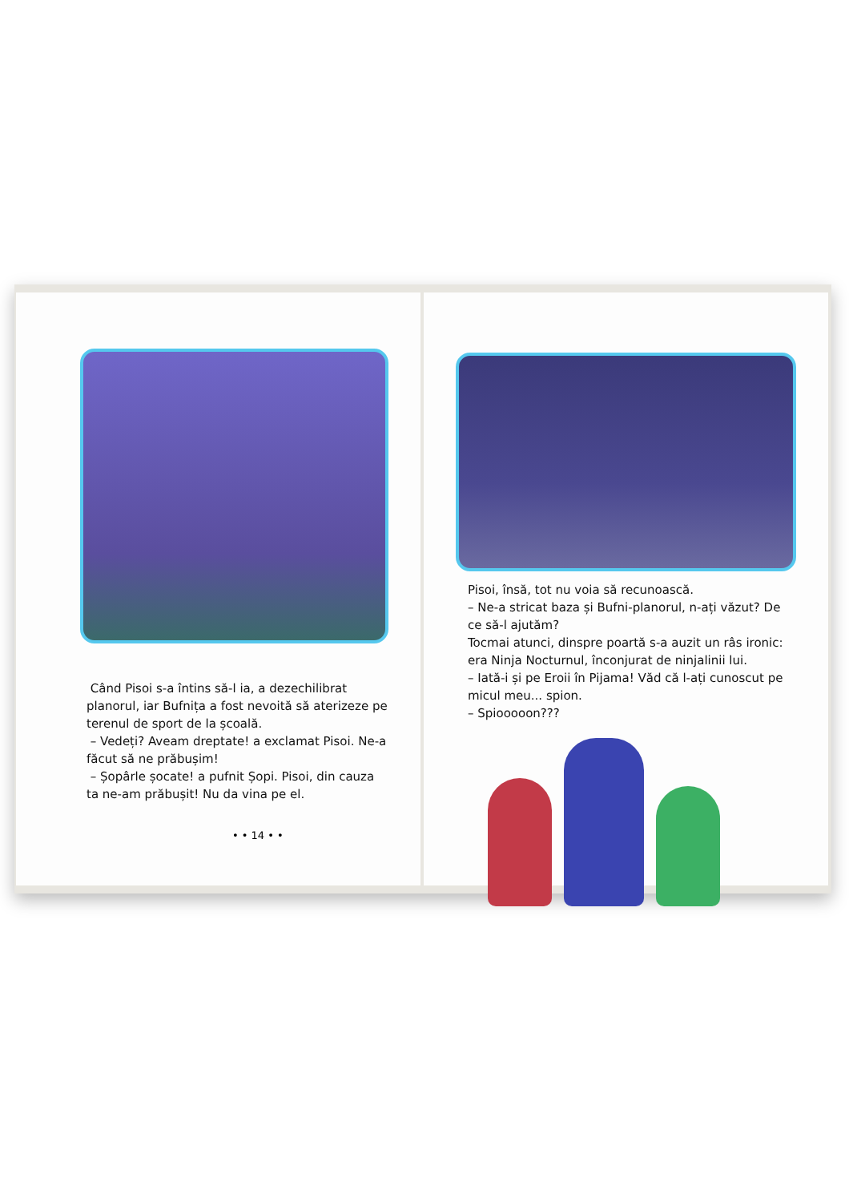Când Pisoi s-a întins să-l ia, a dezechilibrat planorul, iar Bufnița a fost nevoită să aterizeze pe terenul de sport de la școală.
– Vedeți? Aveam dreptate! a exclamat Pisoi. Ne-a făcut să ne prăbușim!
– Șopârle șocate! a pufnit Șopi. Pisoi, din cauza ta ne-am prăbușit! Nu da vina pe el.
• • 14 • •
Pisoi, însă, tot nu voia să recunoască.
– Ne-a stricat baza și Bufni-planorul, n-ați văzut? De ce să-l ajutăm?
Tocmai atunci, dinspre poartă s-a auzit un râs ironic: era Ninja Nocturnul, înconjurat de ninjalinii lui.
– Iată-i și pe Eroii în Pijama! Văd că l-ați cunoscut pe micul meu... spion.
– Spiooooon???